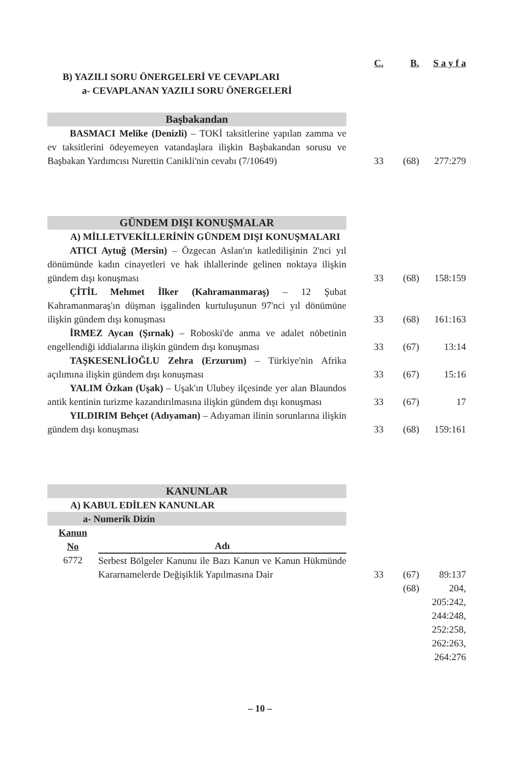| | C. | B. | S a y f a |
| B) YAZILI SORU ÖNERGELERİ VE CEVAPLARI a- CEVAPLANAN YAZILI SORU ÖNERGELERİ | | | |
| Başbakandan | | | |
| BASMACI Melike (Denizli) – TOKİ taksitlerine yapılan zamma ve ev taksitlerini ödeyemeyen vatandaşlara ilişkin Başbakandan sorusu ve Başbakan Yardımcısı Nurettin Canikli'nin cevabı (7/10649) | 33 | (68) | 277:279 |
| GÜNDEM DIŞI KONUŞMALAR | | | |
| A) MİLLETVEKİLLERİNİN GÜNDEM DIŞI KONUŞMALARI | | | |
| ATICI Aytuğ (Mersin) – Özgecan Aslan'ın katledilişinin 2'nci yıl dönümünde kadın cinayetleri ve hak ihlallerinde gelinen noktaya ilişkin gündem dışı konuşması | 33 | (68) | 158:159 |
| ÇİTİL Mehmet İlker (Kahramanmaraş) – 12 Şubat Kahramanmaraş'ın düşman işgalinden kurtuluşunun 97'nci yıl dönümüne ilişkin gündem dışı konuşması | 33 | (68) | 161:163 |
| İRMEZ Aycan (Şırnak) – Roboski'de anma ve adalet nöbetinin engellendiği iddialarına ilişkin gündem dışı konuşması | 33 | (67) | 13:14 |
| TAŞKESENLİOĞLU Zehra (Erzurum) – Türkiye'nin Afrika açılımına ilişkin gündem dışı konuşması | 33 | (67) | 15:16 |
| YALIM Özkan (Uşak) – Uşak'ın Ulubey ilçesinde yer alan Blaundos antik kentinin turizme kazandırılmasına ilişkin gündem dışı konuşması | 33 | (67) | 17 |
| YILDIRIM Behçet (Adıyaman) – Adıyaman ilinin sorunlarına ilişkin gündem dışı konuşması | 33 | (68) | 159:161 |
| KANUNLAR | | | |
| A) KABUL EDİLEN KANUNLAR | | | |
| a- Numerik Dizin | | | |
| / Kanun No / Adı / / 6772 / Serbest Bölgeler Kanunu ile Bazı Kanun ve Kanun Hükmünde Kararnamelerde Değişiklik Yapılmasına Dair / | 33 | (67) | 89:137 |
| | | (68) | 204, 205:242, 244:248, 252:258, 262:263, 264:276 |
– 10 –